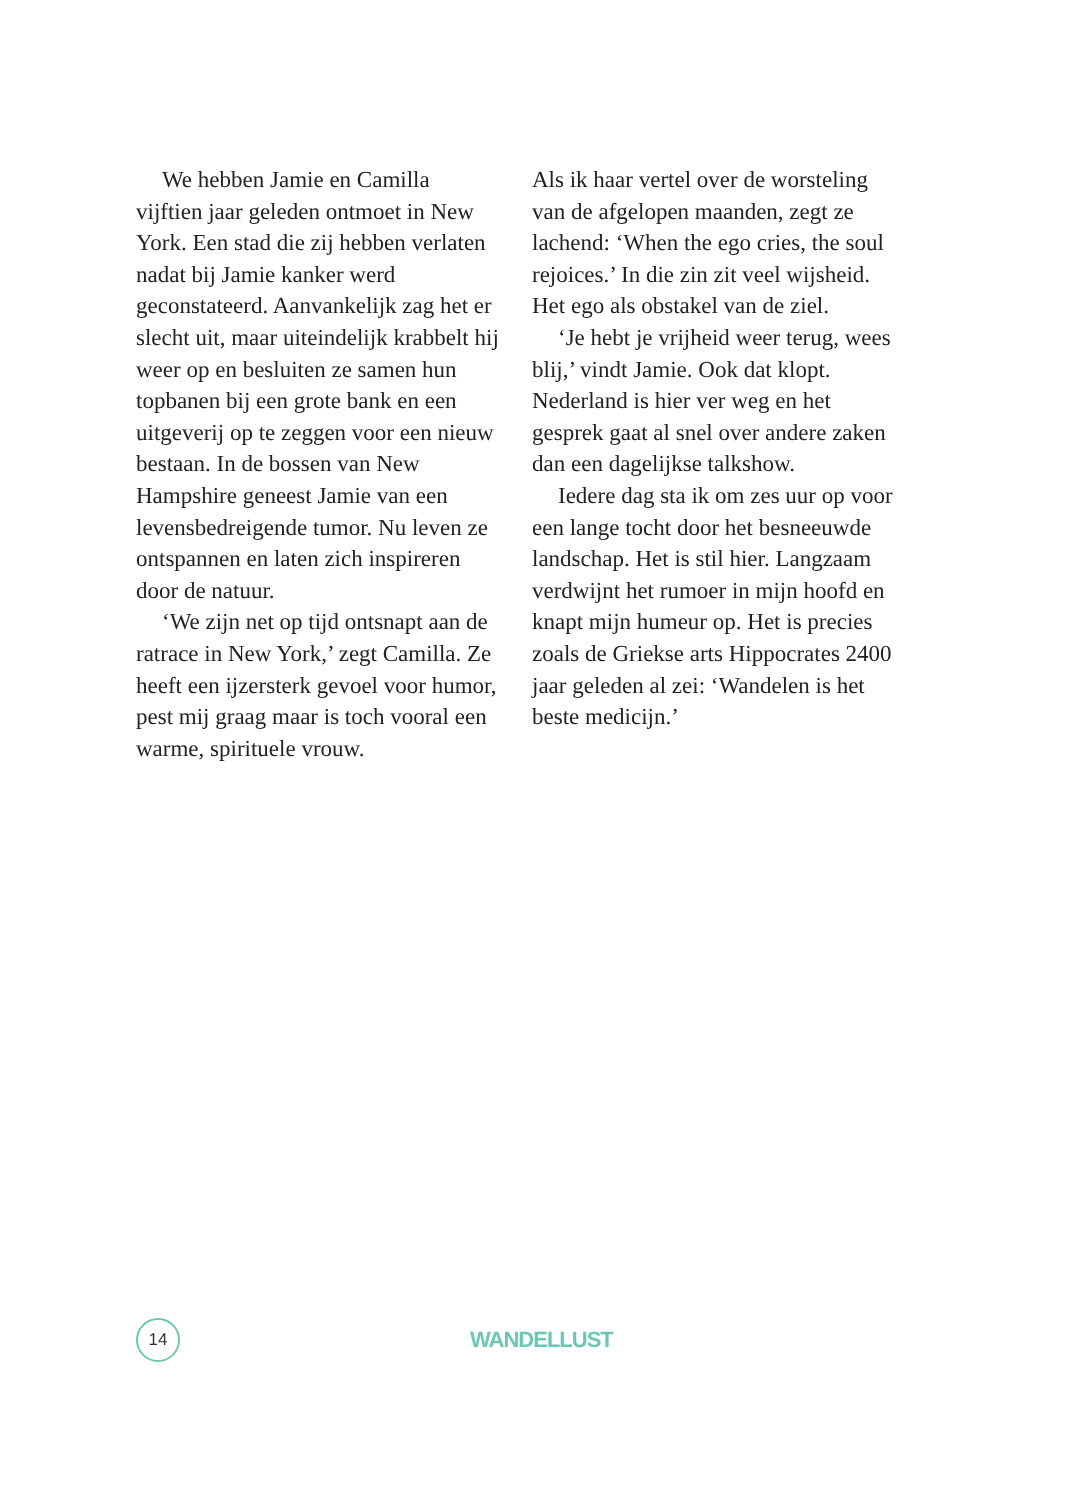We hebben Jamie en Camilla vijftien jaar geleden ontmoet in New York. Een stad die zij hebben verlaten nadat bij Jamie kanker werd geconstateerd. Aanvankelijk zag het er slecht uit, maar uiteindelijk krabbelt hij weer op en besluiten ze samen hun topbanen bij een grote bank en een uitgeverij op te zeggen voor een nieuw bestaan. In de bossen van New Hampshire geneest Jamie van een levensbedreigende tumor. Nu leven ze ontspannen en laten zich inspireren door de natuur.
‘We zijn net op tijd ontsnapt aan de ratrace in New York,’ zegt Camilla. Ze heeft een ijzersterk gevoel voor humor, pest mij graag maar is toch vooral een warme, spirituele vrouw.
Als ik haar vertel over de worsteling van de afgelopen maanden, zegt ze lachend: ‘When the ego cries, the soul rejoices.’ In die zin zit veel wijsheid. Het ego als obstakel van de ziel.
‘Je hebt je vrijheid weer terug, wees blij,’ vindt Jamie. Ook dat klopt. Nederland is hier ver weg en het gesprek gaat al snel over andere zaken dan een dagelijkse talkshow.
Iedere dag sta ik om zes uur op voor een lange tocht door het besneeuwde landschap. Het is stil hier. Langzaam verdwijnt het rumoer in mijn hoofd en knapt mijn humeur op. Het is precies zoals de Griekse arts Hippocrates 2400 jaar geleden al zei: ‘Wandelen is het beste medicijn.’
14
WANDELLUST